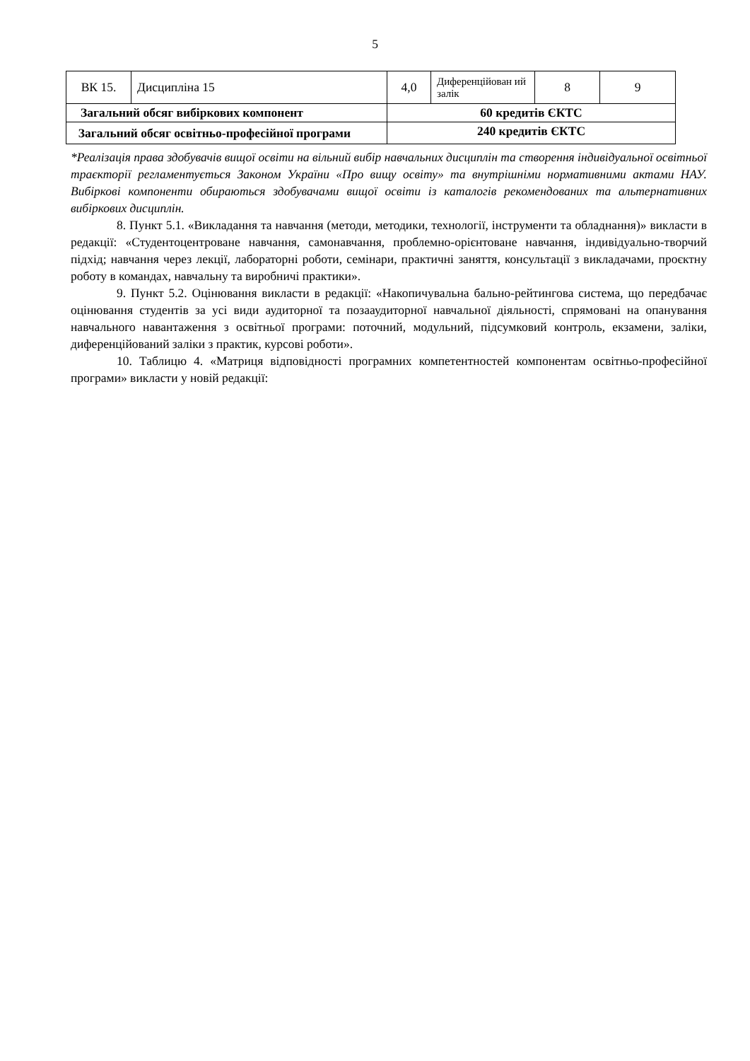5
| ВК 15. | Дисципліна 15 | 4,0 | Диференційован ий залік | 8 | 9 |
| Загальний обсяг вибіркових компонент | | 60 кредитів ЄКТС | | | |
| Загальний обсяг освітньо-професійної програми | | 240 кредитів ЄКТС | | | |
*Реалізація права здобувачів вищої освіти на вільний вибір навчальних дисциплін та створення індивідуальної освітньої траєкторії регламентується Законом України «Про вищу освіту» та внутрішніми нормативними актами НАУ. Вибіркові компоненти обираються здобувачами вищої освіти із каталогів рекомендованих та альтернативних вибіркових дисциплін.
8. Пункт 5.1. «Викладання та навчання (методи, методики, технології, інструменти та обладнання)» викласти в редакції: «Студентоцентроване навчання, самонавчання, проблемно-орієнтоване навчання, індивідуально-творчий підхід; навчання через лекції, лабораторні роботи, семінари, практичні заняття, консультації з викладачами, проєктну роботу в командах, навчальну та виробничі практики».
9. Пункт 5.2. Оцінювання викласти в редакції: «Накопичувальна бально-рейтингова система, що передбачає оцінювання студентів за усі види аудиторної та позааудиторної навчальної діяльності, спрямовані на опанування навчального навантаження з освітньої програми: поточний, модульний, підсумковий контроль, екзамени, заліки, диференційований заліки з практик, курсові роботи».
10. Таблицю 4. «Матриця відповідності програмних компетентностей компонентам освітньо-професійної програми» викласти у новій редакції: